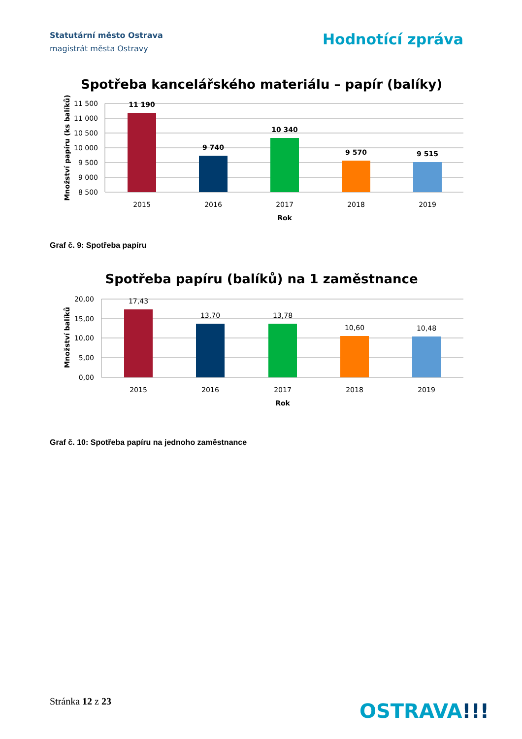Statutární město Ostrava
magistrát města Ostravy
Hodnotící zpráva
Spotřeba kancelářského materiálu – papír (balíky)
11 500
11 000
10 500
10 000
9 500
9 000
8 500
11 190
9 740
10 340
9 570
9 515
2015
2016
2017
2018
2019
Rok
Množství papíru (ks balíků)
Graf č. 9: Spotřeba papíru
Spotřeba papíru (balíků) na 1 zaměstnance
20,00
15,00
10,00
5,00
0,00
17,43
13,70
13,78
10,60
10,48
2015
2016
2017
2018
2019
Rok
Množství balíků
Graf č. 10: Spotřeba papíru na jednoho zaměstnance
Stránka 12 z 23 OSTRAVA!!!